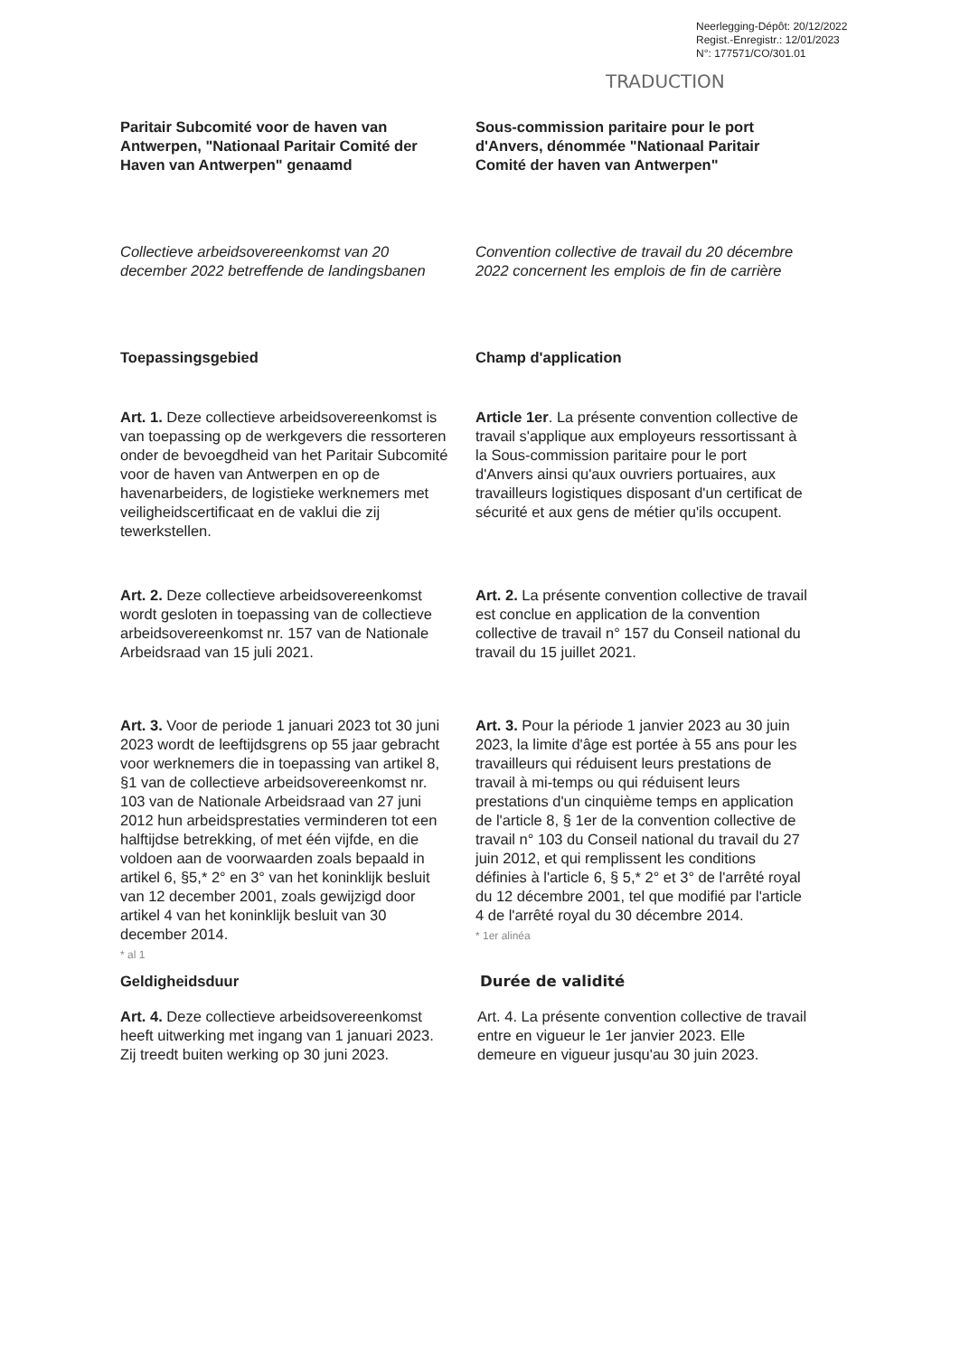Neerlegging-Dépôt: 20/12/2022
Regist.-Enregistr.: 12/01/2023
N°: 177571/CO/301.01
TRADUCTION
Paritair Subcomité voor de haven van Antwerpen, "Nationaal Paritair Comité der Haven van Antwerpen" genaamd
Sous-commission paritaire pour le port d'Anvers, dénommée "Nationaal Paritair Comité der haven van Antwerpen"
Collectieve arbeidsovereenkomst van 20 december 2022 betreffende de landingsbanen
Convention collective de travail du 20 décembre 2022 concernent les emplois de fin de carrière
Toepassingsgebied Champ d'application
Art. 1. Deze collectieve arbeidsovereenkomst is van toepassing op de werkgevers die ressorteren onder de bevoegdheid van het Paritair Subcomité voor de haven van Antwerpen en op de havenarbeiders, de logistieke werknemers met veiligheidscertificaat en de vaklui die zij tewerkstellen.
Article 1er. La présente convention collective de travail s'applique aux employeurs ressortissant à la Sous-commission paritaire pour le port d'Anvers ainsi qu'aux ouvriers portuaires, aux travailleurs logistiques disposant d'un certificat de sécurité et aux gens de métier qu'ils occupent.
Art. 2. Deze collectieve arbeidsovereenkomst wordt gesloten in toepassing van de collectieve arbeidsovereenkomst nr. 157 van de Nationale Arbeidsraad van 15 juli 2021.
Art. 2. La présente convention collective de travail est conclue en application de la convention collective de travail n° 157 du Conseil national du travail du 15 juillet 2021.
Art. 3. Voor de periode 1 januari 2023 tot 30 juni 2023 wordt de leeftijdsgrens op 55 jaar gebracht voor werknemers die in toepassing van artikel 8, §1 van de collectieve arbeidsovereenkomst nr. 103 van de Nationale Arbeidsraad van 27 juni 2012 hun arbeidsprestaties verminderen tot een halftijdse betrekking, of met één vijfde, en die voldoen aan de voorwaarden zoals bepaald in artikel 6, §5,* 2° en 3° van het koninklijk besluit van 12 december 2001, zoals gewijzigd door artikel 4 van het koninklijk besluit van 30 december 2014.
* al 1
Art. 3. Pour la période 1 janvier 2023 au 30 juin 2023, la limite d'âge est portée à 55 ans pour les travailleurs qui réduisent leurs prestations de travail à mi-temps ou qui réduisent leurs prestations d'un cinquième temps en application de l'article 8, § 1er de la convention collective de travail n° 103 du Conseil national du travail du 27 juin 2012, et qui remplissent les conditions définies à l'article 6, § 5,* 2° et 3° de l'arrêté royal du 12 décembre 2001, tel que modifié par l'article 4 de l'arrêté royal du 30 décembre 2014.
* 1er alinéa
Geldigheidsduur Durée de validité
Art. 4. Deze collectieve arbeidsovereenkomst heeft uitwerking met ingang van 1 januari 2023. Zij treedt buiten werking op 30 juni 2023.
Art. 4. La présente convention collective de travail entre en vigueur le 1er janvier 2023. Elle demeure en vigueur jusqu'au 30 juin 2023.